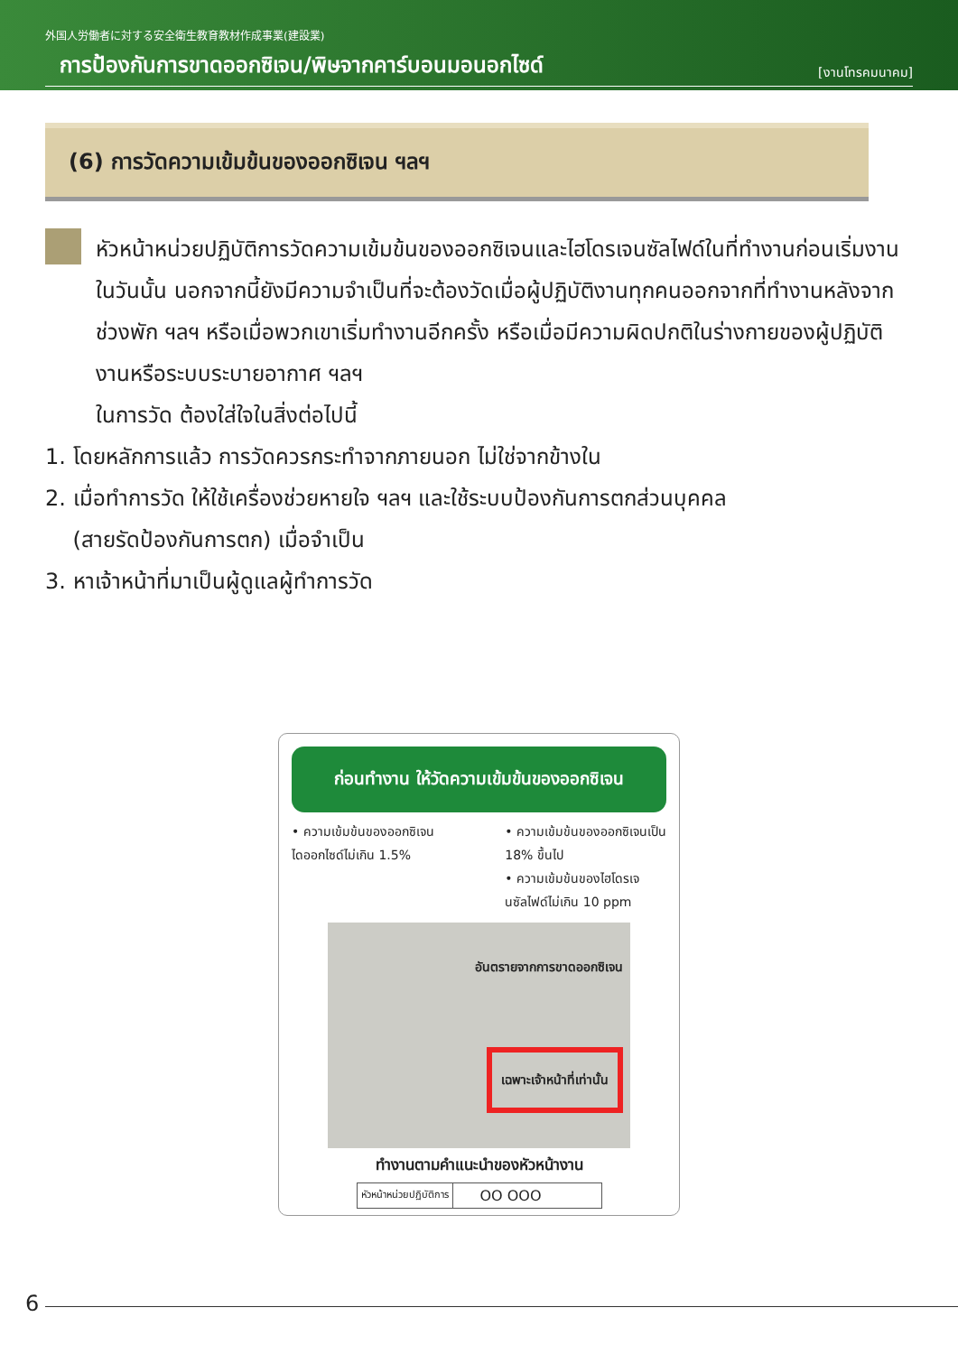外国人労働者に対する安全衛生教育教材作成事業(建設業)
การป้องกันการขาดออกซิเจน/พิษจากคาร์บอนมอนอกไซด์
[งานโทรคมนาคม]
(6) การวัดความเข้มข้นของออกซิเจน ฯลฯ
หัวหน้าหน่วยปฏิบัติการวัดความเข้มข้นของออกซิเจนและไฮโดรเจนซัลไฟด์ในที่ทำงานก่อนเริ่มงานในวันนั้น นอกจากนี้ยังมีความจำเป็นที่จะต้องวัดเมื่อผู้ปฏิบัติงานทุกคนออกจากที่ทำงานหลังจากช่วงพัก ฯลฯ หรือเมื่อพวกเขาเริ่มทำงานอีกครั้ง หรือเมื่อมีความผิดปกติในร่างกายของผู้ปฏิบัติงานหรือระบบระบายอากาศ ฯลฯ
ในการวัด ต้องใส่ใจในสิ่งต่อไปนี้
1. โดยหลักการแล้ว การวัดควรกระทำจากภายนอก ไม่ใช่จากข้างใน
2. เมื่อทำการวัด ให้ใช้เครื่องช่วยหายใจ ฯลฯ และใช้ระบบป้องกันการตกส่วนบุคคล
(สายรัดป้องกันการตก) เมื่อจำเป็น
3. หาเจ้าหน้าที่มาเป็นผู้ดูแลผู้ทำการวัด
ก่อนทำงาน ให้วัดความเข้มข้นของออกซิเจน
• ความเข้มข้นของออกซิเจน
ไดออกไซด์ไม่เกิน 1.5%
• ความเข้มข้นของออกซิเจนเป็น
18% ขึ้นไป
• ความเข้มข้นของไฮโดรเจ
นซัลไฟด์ไม่เกิน 10 ppm
อันตรายจากการขาดออกซิเจน
เฉพาะเจ้าหน้าที่เท่านั้น
ทำงานตามคำแนะนำของหัวหน้างาน
หัวหน้าหน่วยปฏิบัติการ OO OOO
6